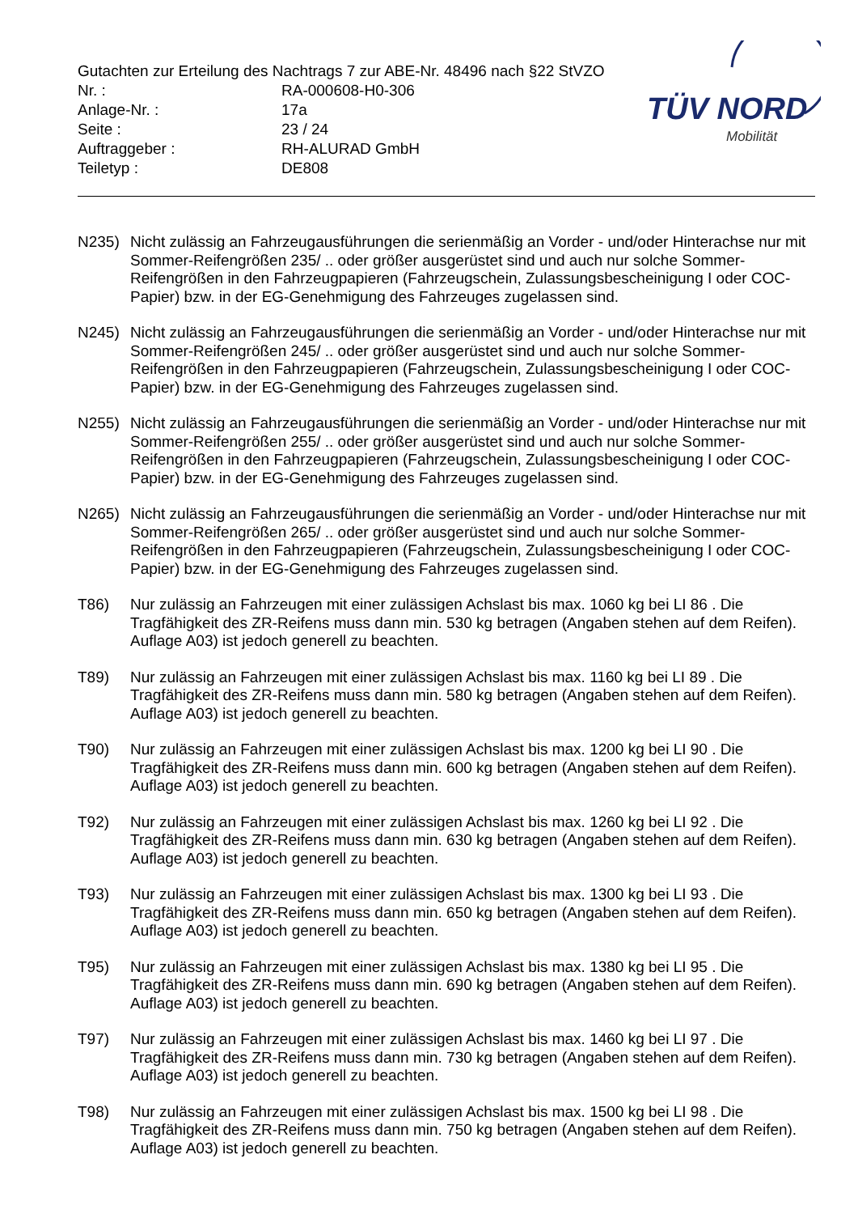Gutachten zur Erteilung des Nachtrags 7 zur ABE-Nr. 48496 nach §22 StVZO
| Nr. : | RA-000608-H0-306 |
| Anlage-Nr. : | 17a |
| Seite : | 23 / 24 |
| Auftraggeber : | RH-ALURAD GmbH |
| Teiletyp : | DE808 |
TÜV NORD
Mobilität
N235) Nicht zulässig an Fahrzeugausführungen die serienmäßig an Vorder - und/oder Hinterachse nur mit Sommer-Reifengrößen 235/ .. oder größer ausgerüstet sind und auch nur solche Sommer-Reifengrößen in den Fahrzeugpapieren (Fahrzeugschein, Zulassungsbescheinigung I oder COC- Papier) bzw. in der EG-Genehmigung des Fahrzeuges zugelassen sind.
N245) Nicht zulässig an Fahrzeugausführungen die serienmäßig an Vorder - und/oder Hinterachse nur mit Sommer-Reifengrößen 245/ .. oder größer ausgerüstet sind und auch nur solche Sommer-Reifengrößen in den Fahrzeugpapieren (Fahrzeugschein, Zulassungsbescheinigung I oder COC- Papier) bzw. in der EG-Genehmigung des Fahrzeuges zugelassen sind.
N255) Nicht zulässig an Fahrzeugausführungen die serienmäßig an Vorder - und/oder Hinterachse nur mit Sommer-Reifengrößen 255/ .. oder größer ausgerüstet sind und auch nur solche Sommer-Reifengrößen in den Fahrzeugpapieren (Fahrzeugschein, Zulassungsbescheinigung I oder COC- Papier) bzw. in der EG-Genehmigung des Fahrzeuges zugelassen sind.
N265) Nicht zulässig an Fahrzeugausführungen die serienmäßig an Vorder - und/oder Hinterachse nur mit Sommer-Reifengrößen 265/ .. oder größer ausgerüstet sind und auch nur solche Sommer-Reifengrößen in den Fahrzeugpapieren (Fahrzeugschein, Zulassungsbescheinigung I oder COC- Papier) bzw. in der EG-Genehmigung des Fahrzeuges zugelassen sind.
T86) Nur zulässig an Fahrzeugen mit einer zulässigen Achslast bis max. 1060 kg bei LI 86 . Die Tragfähigkeit des ZR-Reifens muss dann min. 530 kg betragen (Angaben stehen auf dem Reifen). Auflage A03) ist jedoch generell zu beachten.
T89) Nur zulässig an Fahrzeugen mit einer zulässigen Achslast bis max. 1160 kg bei LI 89 . Die Tragfähigkeit des ZR-Reifens muss dann min. 580 kg betragen (Angaben stehen auf dem Reifen). Auflage A03) ist jedoch generell zu beachten.
T90) Nur zulässig an Fahrzeugen mit einer zulässigen Achslast bis max. 1200 kg bei LI 90 . Die Tragfähigkeit des ZR-Reifens muss dann min. 600 kg betragen (Angaben stehen auf dem Reifen). Auflage A03) ist jedoch generell zu beachten.
T92) Nur zulässig an Fahrzeugen mit einer zulässigen Achslast bis max. 1260 kg bei LI 92 . Die Tragfähigkeit des ZR-Reifens muss dann min. 630 kg betragen (Angaben stehen auf dem Reifen). Auflage A03) ist jedoch generell zu beachten.
T93) Nur zulässig an Fahrzeugen mit einer zulässigen Achslast bis max. 1300 kg bei LI 93 . Die Tragfähigkeit des ZR-Reifens muss dann min. 650 kg betragen (Angaben stehen auf dem Reifen). Auflage A03) ist jedoch generell zu beachten.
T95) Nur zulässig an Fahrzeugen mit einer zulässigen Achslast bis max. 1380 kg bei LI 95 . Die Tragfähigkeit des ZR-Reifens muss dann min. 690 kg betragen (Angaben stehen auf dem Reifen). Auflage A03) ist jedoch generell zu beachten.
T97) Nur zulässig an Fahrzeugen mit einer zulässigen Achslast bis max. 1460 kg bei LI 97 . Die Tragfähigkeit des ZR-Reifens muss dann min. 730 kg betragen (Angaben stehen auf dem Reifen). Auflage A03) ist jedoch generell zu beachten.
T98) Nur zulässig an Fahrzeugen mit einer zulässigen Achslast bis max. 1500 kg bei LI 98 . Die Tragfähigkeit des ZR-Reifens muss dann min. 750 kg betragen (Angaben stehen auf dem Reifen). Auflage A03) ist jedoch generell zu beachten.